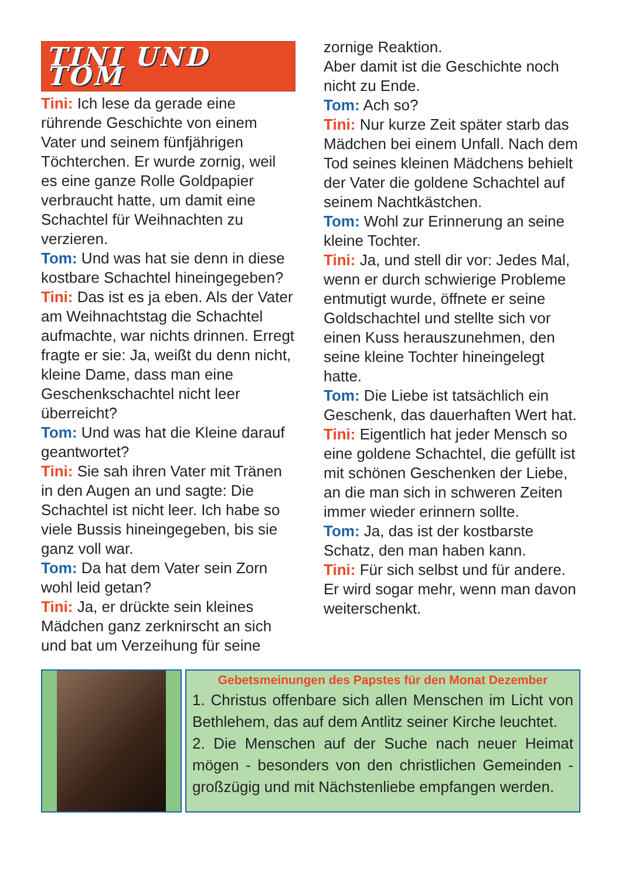TINI UND TOM
Tini: Ich lese da gerade eine rührende Geschichte von einem Vater und seinem fünfjährigen Töchterchen. Er wurde zornig, weil es eine ganze Rolle Goldpapier verbraucht hatte, um damit eine Schachtel für Weihnachten zu verzieren.
Tom: Und was hat sie denn in diese kostbare Schachtel hineingegeben?
Tini: Das ist es ja eben. Als der Vater am Weihnachtstag die Schachtel aufmachte, war nichts drinnen. Erregt fragte er sie: Ja, weißt du denn nicht, kleine Dame, dass man eine Geschenkschachtel nicht leer überreicht?
Tom: Und was hat die Kleine darauf geantwortet?
Tini: Sie sah ihren Vater mit Tränen in den Augen an und sagte: Die Schachtel ist nicht leer. Ich habe so viele Bussis hineingegeben, bis sie ganz voll war.
Tom: Da hat dem Vater sein Zorn wohl leid getan?
Tini: Ja, er drückte sein kleines Mädchen ganz zerknirscht an sich und bat um Verzeihung für seine
zornige Reaktion.
Aber damit ist die Geschichte noch nicht zu Ende.
Tom: Ach so?
Tini: Nur kurze Zeit später starb das Mädchen bei einem Unfall. Nach dem Tod seines kleinen Mädchens behielt der Vater die goldene Schachtel auf seinem Nachtkästchen.
Tom: Wohl zur Erinnerung an seine kleine Tochter.
Tini: Ja, und stell dir vor: Jedes Mal, wenn er durch schwierige Probleme entmutigt wurde, öffnete er seine Goldschachtel und stellte sich vor einen Kuss herauszunehmen, den seine kleine Tochter hineingelegt hatte.
Tom: Die Liebe ist tatsächlich ein Geschenk, das dauerhaften Wert hat.
Tini: Eigentlich hat jeder Mensch so eine goldene Schachtel, die gefüllt ist mit schönen Geschenken der Liebe, an die man sich in schweren Zeiten immer wieder erinnern sollte.
Tom: Ja, das ist der kostbarste Schatz, den man haben kann.
Tini: Für sich selbst und für andere. Er wird sogar mehr, wenn man davon weiterschenkt.
Gebetsmeinungen des Papstes für den Monat Dezember
1. Christus offenbare sich allen Menschen im Licht von Bethlehem, das auf dem Antlitz seiner Kirche leuchtet.
2. Die Menschen auf der Suche nach neuer Heimat mögen - besonders von den christlichen Gemeinden - großzügig und mit Nächstenliebe empfangen werden.